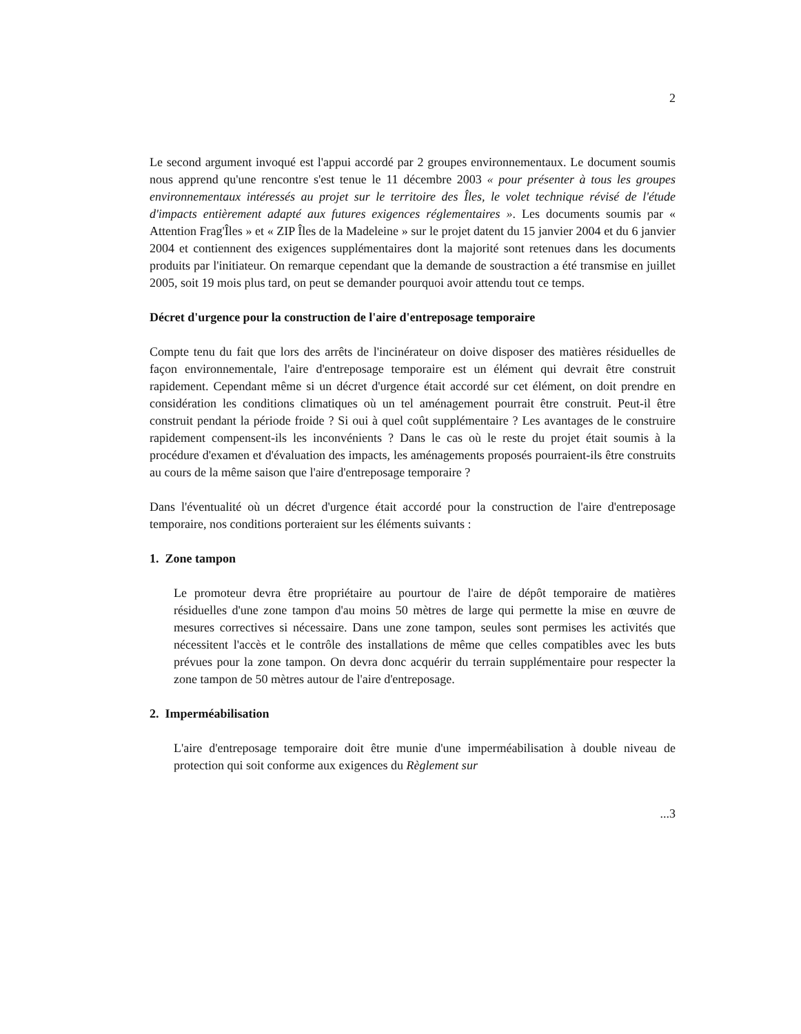2
Le second argument invoqué est l'appui accordé par 2 groupes environnementaux. Le document soumis nous apprend qu'une rencontre s'est tenue le 11 décembre 2003 « pour présenter à tous les groupes environnementaux intéressés au projet sur le territoire des Îles, le volet technique révisé de l'étude d'impacts entièrement adapté aux futures exigences réglementaires ». Les documents soumis par « Attention Frag'Îles » et « ZIP Îles de la Madeleine » sur le projet datent du 15 janvier 2004 et du 6 janvier 2004 et contiennent des exigences supplémentaires dont la majorité sont retenues dans les documents produits par l'initiateur. On remarque cependant que la demande de soustraction a été transmise en juillet 2005, soit 19 mois plus tard, on peut se demander pourquoi avoir attendu tout ce temps.
Décret d'urgence pour la construction de l'aire d'entreposage temporaire
Compte tenu du fait que lors des arrêts de l'incinérateur on doive disposer des matières résiduelles de façon environnementale, l'aire d'entreposage temporaire est un élément qui devrait être construit rapidement. Cependant même si un décret d'urgence était accordé sur cet élément, on doit prendre en considération les conditions climatiques où un tel aménagement pourrait être construit. Peut-il être construit pendant la période froide ? Si oui à quel coût supplémentaire ? Les avantages de le construire rapidement compensent-ils les inconvénients ? Dans le cas où le reste du projet était soumis à la procédure d'examen et d'évaluation des impacts, les aménagements proposés pourraient-ils être construits au cours de la même saison que l'aire d'entreposage temporaire ?
Dans l'éventualité où un décret d'urgence était accordé pour la construction de l'aire d'entreposage temporaire, nos conditions porteraient sur les éléments suivants :
1. Zone tampon
Le promoteur devra être propriétaire au pourtour de l'aire de dépôt temporaire de matières résiduelles d'une zone tampon d'au moins 50 mètres de large qui permette la mise en œuvre de mesures correctives si nécessaire. Dans une zone tampon, seules sont permises les activités que nécessitent l'accès et le contrôle des installations de même que celles compatibles avec les buts prévues pour la zone tampon. On devra donc acquérir du terrain supplémentaire pour respecter la zone tampon de 50 mètres autour de l'aire d'entreposage.
2. Imperméabilisation
L'aire d'entreposage temporaire doit être munie d'une imperméabilisation à double niveau de protection qui soit conforme aux exigences du Règlement sur
...3